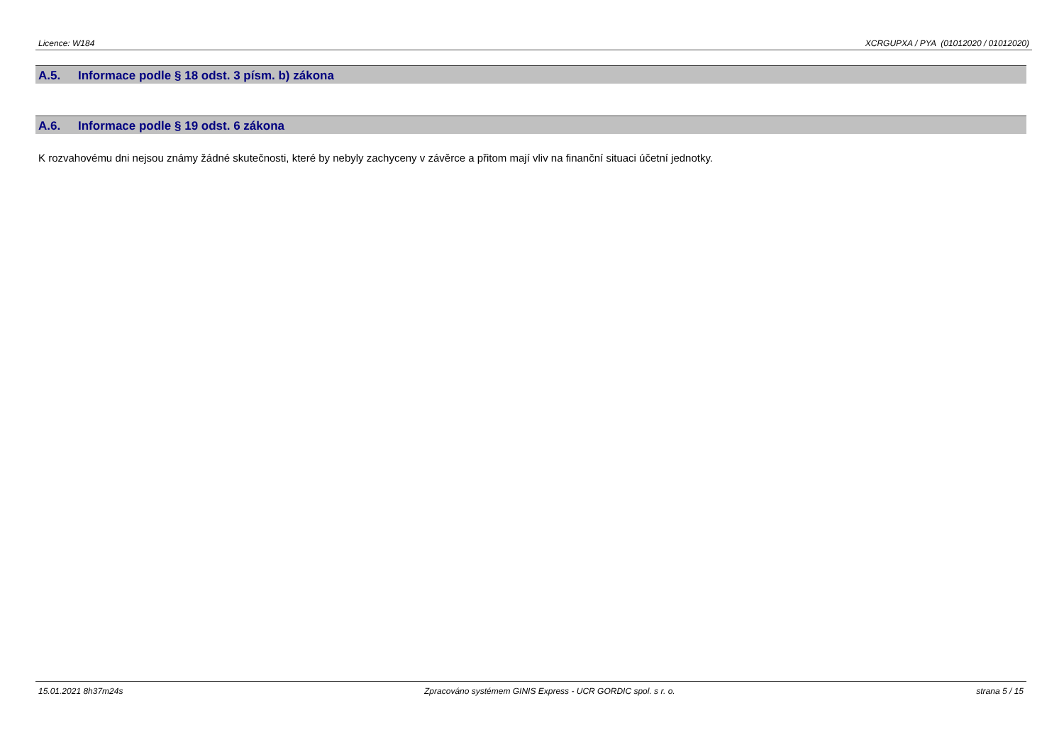Licence: W184 XCRGUPXA / PYA (01012020 / 01012020)
A.5. Informace podle § 18 odst. 3 písm. b) zákona
A.6. Informace podle § 19 odst. 6 zákona
K rozvahovému dni nejsou známy žádné skutečnosti, které by nebyly zachyceny v závěrce a přitom mají vliv na finanční situaci účetní jednotky.
15.01.2021 8h37m24s Zpracováno systémem GINIS Express - UCR GORDIC spol. s r. o.
strana 5 / 15